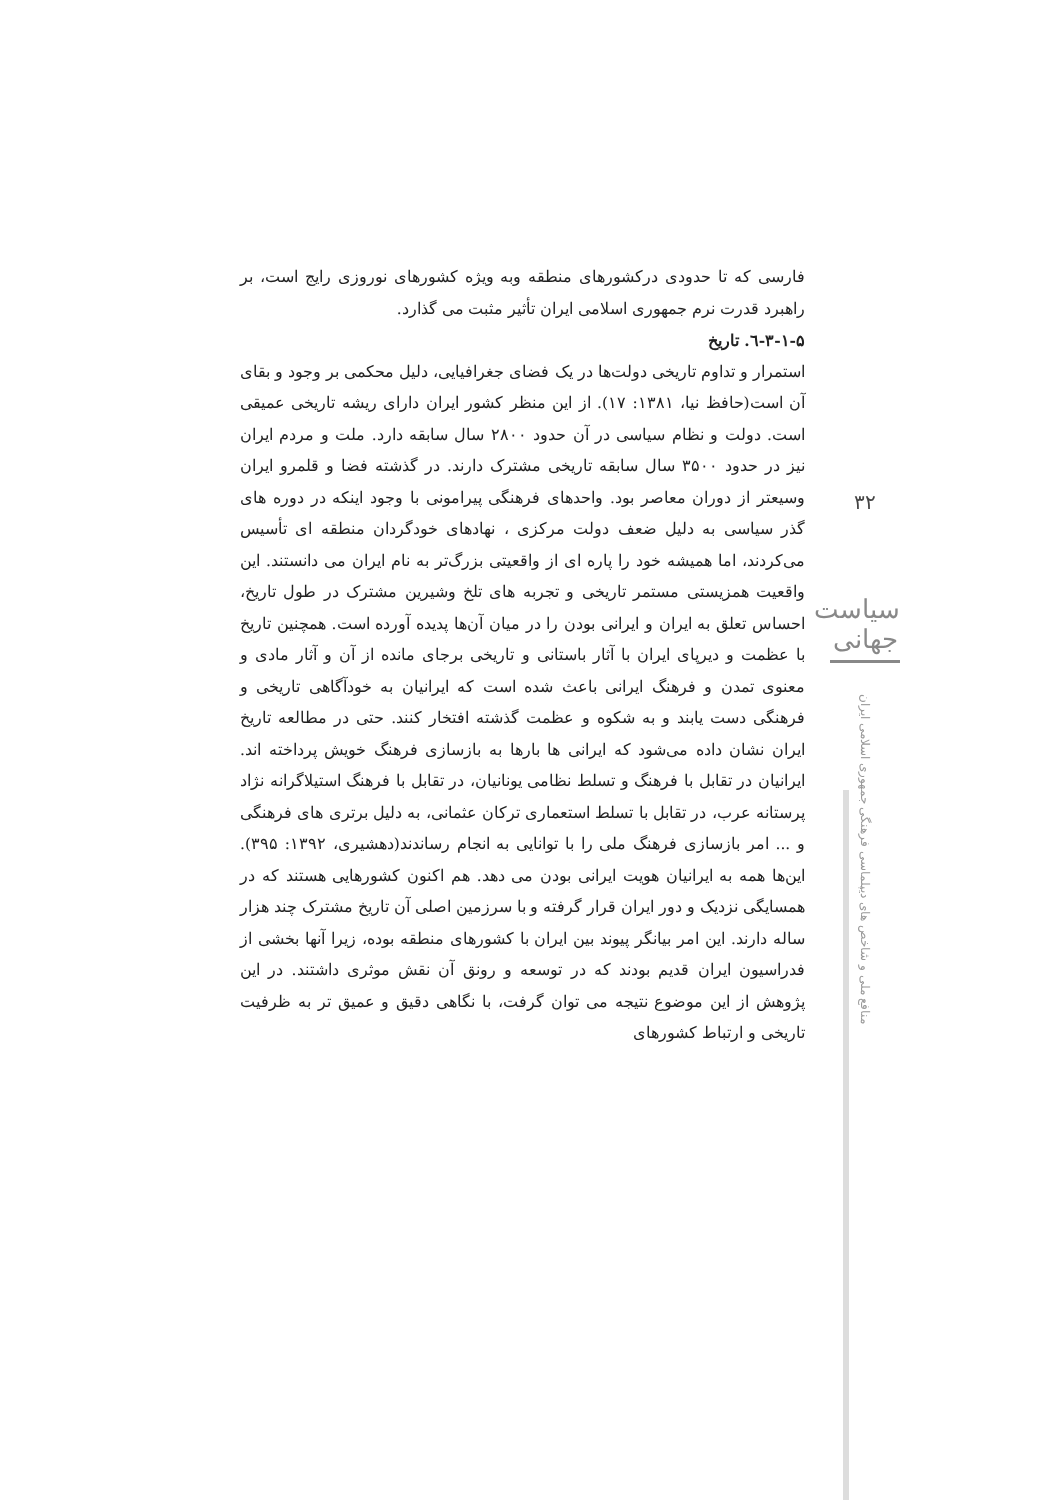فارسی که تا حدودی درکشورهای منطقه وبه ویژه کشورهای نوروزی رایج است، بر راهبرد قدرت نرم جمهوری اسلامی ایران تأثیر مثبت می گذارد.
۳-۱-۵-٦. تاریخ
استمرار و تداوم تاریخی دولت‌ها در یک فضای جغرافیایی، دلیل محکمی بر وجود و بقای آن است(حافظ نیا، ۱۳۸۱: ۱۷). از این منظر کشور ایران دارای ریشه تاریخی عمیقی است. دولت و نظام سیاسی در آن حدود ۲۸۰۰ سال سابقه دارد. ملت و مردم ایران نیز در حدود ۳۵۰۰ سال سابقه تاریخی مشترک دارند. در گذشته فضا و قلمرو ایران وسیعتر از دوران معاصر بود. واحدهای فرهنگی پیرامونی با وجود اینکه در دوره های گذر سیاسی به دلیل ضعف دولت مرکزی ، نهادهای خودگردان منطقه ای تأسیس می‌کردند، اما همیشه خود را پاره ای از واقعیتی بزرگ‌تر به نام ایران می دانستند. این واقعیت همزیستی مستمر تاریخی و تجربه های تلخ وشیرین مشترک در طول تاریخ، احساس تعلق به ایران و ایرانی بودن را در میان آن‌ها پدیده آورده است. همچنین تاریخ با عظمت و دیرپای ایران با آثار باستانی و تاریخی برجای مانده از آن و آثار مادی و معنوی تمدن و فرهنگ ایرانی باعث شده است که ایرانیان به خودآگاهی تاریخی و فرهنگی دست یابند و به شکوه و عظمت گذشته افتخار کنند. حتی در مطالعه تاریخ ایران نشان داده می‌شود که ایرانی ها بارها به بازسازی فرهنگ خویش پرداخته اند. ایرانیان در تقابل با فرهنگ و تسلط نظامی یونانیان، در تقابل با فرهنگ استیلاگرانه نژاد پرستانه عرب، در تقابل با تسلط استعماری ترکان عثمانی، به دلیل برتری های فرهنگی و ... امر بازسازی فرهنگ ملی را با توانایی به انجام رساندند(دهشیری، ۱۳۹۲: ۳۹۵). این‌ها همه به ایرانیان هویت ایرانی بودن می دهد. هم اکنون کشورهایی هستند که در همسایگی نزدیک و دور ایران قرار گرفته و با سرزمین اصلی آن تاریخ مشترک چند هزار ساله دارند. این امر بیانگر پیوند بین ایران با کشورهای منطقه بوده، زیرا آنها بخشی از فدراسیون ایران قدیم بودند که در توسعه و رونق آن نقش موثری داشتند. در این پژوهش از این موضوع نتیجه می توان گرفت، با نگاهی دقیق و عمیق تر به ظرفیت تاریخی و ارتباط کشورهای
۳۲
سیاست جهانی
منافع ملی و شاخص های دیپلماسی فرهنگی جمهوری اسلامی ایران